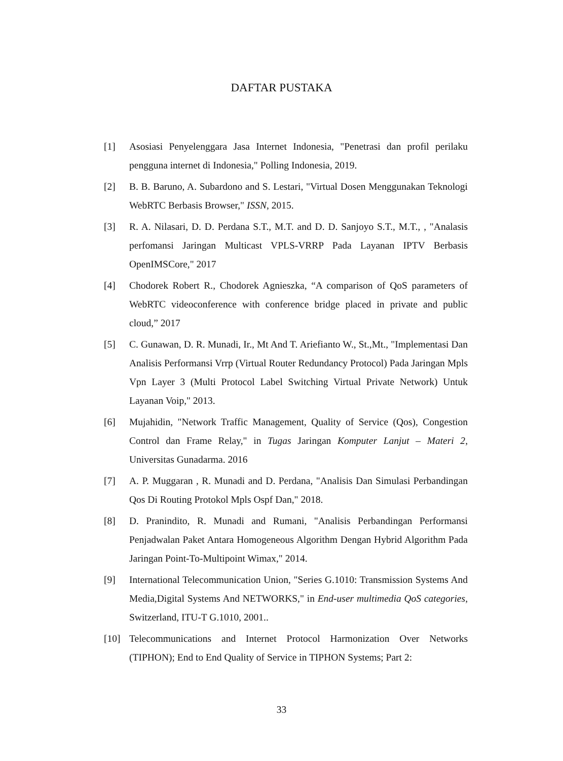DAFTAR PUSTAKA
[1] Asosiasi Penyelenggara Jasa Internet Indonesia, "Penetrasi dan profil perilaku pengguna internet di Indonesia," Polling Indonesia, 2019.
[2] B. B. Baruno, A. Subardono and S. Lestari, "Virtual Dosen Menggunakan Teknologi WebRTC Berbasis Browser," ISSN, 2015.
[3] R. A. Nilasari, D. D. Perdana S.T., M.T. and D. D. Sanjoyo S.T., M.T., , "Analasis perfomansi Jaringan Multicast VPLS-VRRP Pada Layanan IPTV Berbasis OpenIMSCore," 2017
[4] Chodorek Robert R., Chodorek Agnieszka, “A comparison of QoS parameters of WebRTC videoconference with conference bridge placed in private and public cloud,” 2017
[5] C. Gunawan, D. R. Munadi, Ir., Mt And T. Ariefianto W., St.,Mt., "Implementasi Dan Analisis Performansi Vrrp (Virtual Router Redundancy Protocol) Pada Jaringan Mpls Vpn Layer 3 (Multi Protocol Label Switching Virtual Private Network) Untuk Layanan Voip," 2013.
[6] Mujahidin, "Network Traffic Management, Quality of Service (Qos), Congestion Control dan Frame Relay," in Tugas Jaringan Komputer Lanjut – Materi 2, Universitas Gunadarma. 2016
[7] A. P. Muggaran , R. Munadi and D. Perdana, "Analisis Dan Simulasi Perbandingan Qos Di Routing Protokol Mpls Ospf Dan," 2018.
[8] D. Pranindito, R. Munadi and Rumani, "Analisis Perbandingan Performansi Penjadwalan Paket Antara Homogeneous Algorithm Dengan Hybrid Algorithm Pada Jaringan Point-To-Multipoint Wimax," 2014.
[9] International Telecommunication Union, "Series G.1010: Transmission Systems And Media,Digital Systems And NETWORKS," in End-user multimedia QoS categories, Switzerland, ITU-T G.1010, 2001..
[10] Telecommunications and Internet Protocol Harmonization Over Networks (TIPHON); End to End Quality of Service in TIPHON Systems; Part 2:
33